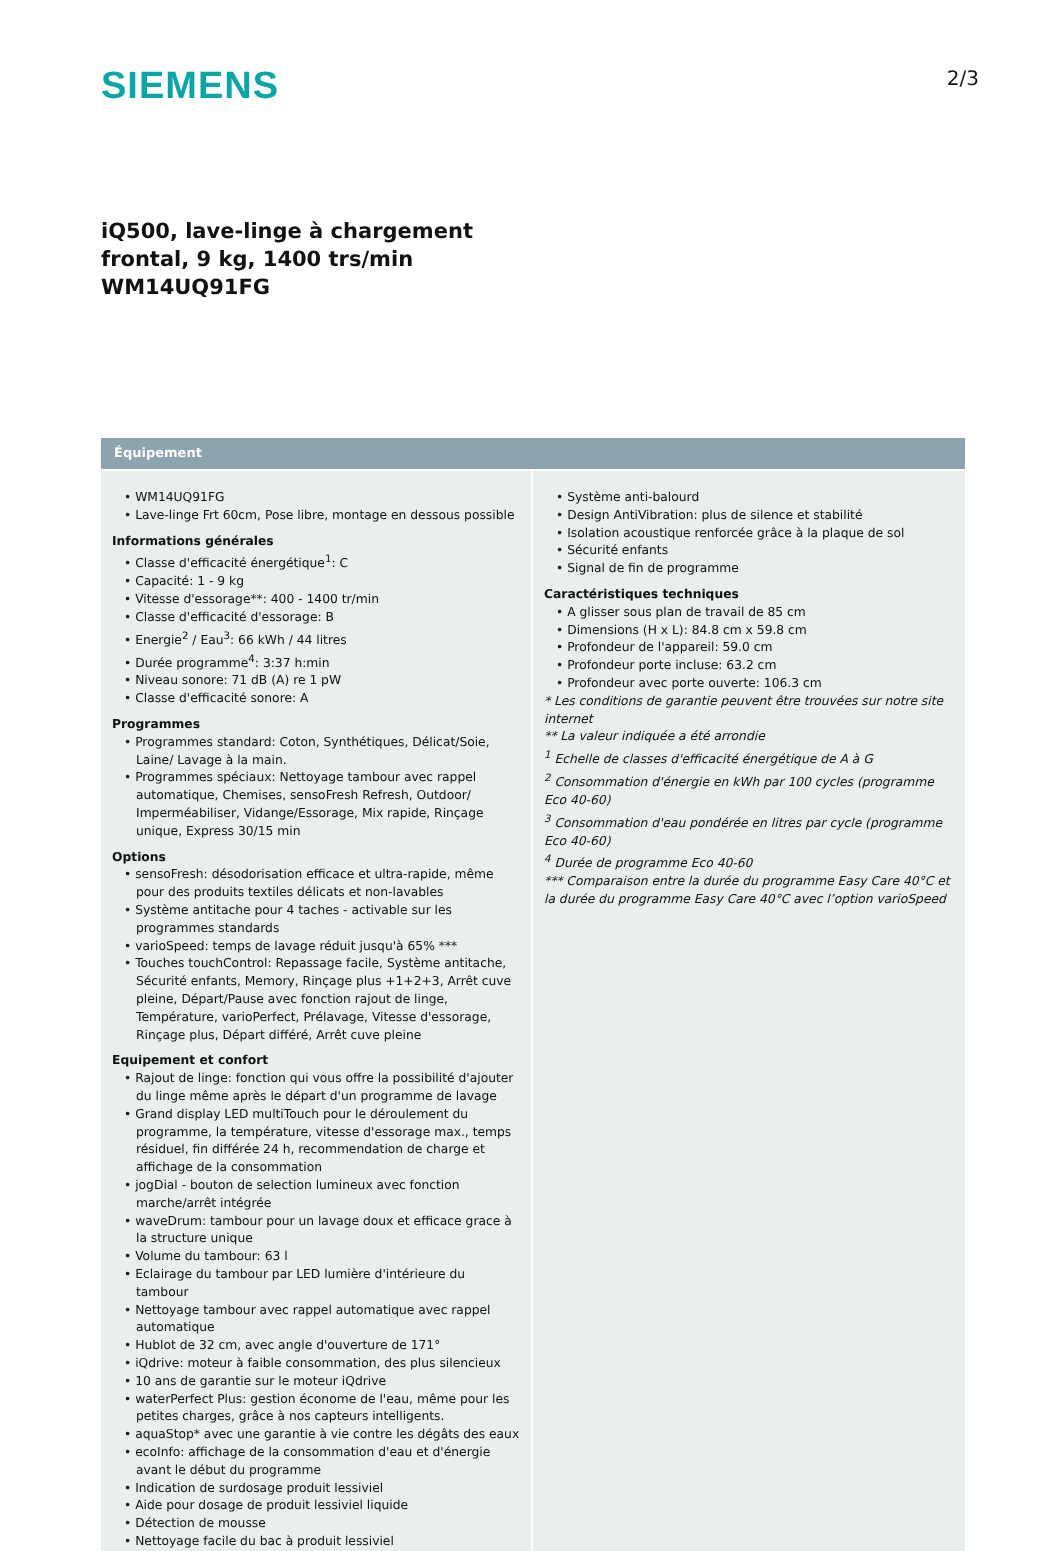SIEMENS
2/3
iQ500, lave-linge à chargement
frontal, 9 kg, 1400 trs/min
WM14UQ91FG
Équipement
• WM14UQ91FG
• Lave-linge Frt 60cm, Pose libre, montage en dessous possible
Informations générales
• Classe d'efficacité énergétique<sup>1</sup>: C
• Capacité: 1 - 9 kg
• Vitesse d'essorage**: 400 - 1400 tr/min
• Classe d'efficacité d'essorage: B
• Energie<sup>2</sup> / Eau<sup>3</sup>: 66 kWh / 44 litres
• Durée programme<sup>4</sup>: 3:37 h:min
• Niveau sonore: 71 dB (A) re 1 pW
• Classe d'efficacité sonore: A
Programmes
• Programmes standard: Coton, Synthétiques, Délicat/Soie, Laine/ Lavage à la main.
• Programmes spéciaux: Nettoyage tambour avec rappel automatique, Chemises, sensoFresh Refresh, Outdoor/ Imperméabiliser, Vidange/Essorage, Mix rapide, Rinçage unique, Express 30/15 min
Options
• sensoFresh: désodorisation efficace et ultra-rapide, même pour des produits textiles délicats et non-lavables
• Système antitache pour 4 taches - activable sur les programmes standards
• varioSpeed: temps de lavage réduit jusqu'à 65% ***
• Touches touchControl: Repassage facile, Système antitache, Sécurité enfants, Memory, Rinçage plus +1+2+3, Arrêt cuve pleine, Départ/Pause avec fonction rajout de linge, Température, varioPerfect, Prélavage, Vitesse d'essorage, Rinçage plus, Départ différé, Arrêt cuve pleine
Equipement et confort
• Rajout de linge: fonction qui vous offre la possibilité d'ajouter du linge même après le départ d'un programme de lavage
• Grand display LED multiTouch pour le déroulement du programme, la température, vitesse d'essorage max., temps résiduel, fin différée 24 h, recommendation de charge et affichage de la consommation
• jogDial - bouton de selection lumineux avec fonction marche/arrêt intégrée
• waveDrum: tambour pour un lavage doux et efficace grace à la structure unique
• Volume du tambour: 63 l
• Eclairage du tambour par LED lumière d'intérieure du tambour
• Nettoyage tambour avec rappel automatique avec rappel automatique
• Hublot de 32 cm, avec angle d'ouverture de 171°
• iQdrive: moteur à faible consommation, des plus silencieux
• 10 ans de garantie sur le moteur iQdrive
• waterPerfect Plus: gestion économe de l'eau, même pour les petites charges, grâce à nos capteurs intelligents.
• aquaStop* avec une garantie à vie contre les dégâts des eaux
• ecoInfo: affichage de la consommation d'eau et d'énergie avant le début du programme
• Indication de surdosage produit lessiviel
• Aide pour dosage de produit lessiviel liquide
• Détection de mousse
• Nettoyage facile du bac à produit lessiviel
• Système anti-balourd
• Design AntiVibration: plus de silence et stabilité
• Isolation acoustique renforcée grâce à la plaque de sol
• Sécurité enfants
• Signal de fin de programme
Caractéristiques techniques
• A glisser sous plan de travail de 85 cm
• Dimensions (H x L): 84.8 cm x 59.8 cm
• Profondeur de l'appareil: 59.0 cm
• Profondeur porte incluse: 63.2 cm
• Profondeur avec porte ouverte: 106.3 cm
* Les conditions de garantie peuvent être trouvées sur notre site internet
** La valeur indiquée a été arrondie
<sup>1</sup> Echelle de classes d'efficacité énergétique de A à G
<sup>2</sup> Consommation d'énergie en kWh par 100 cycles (programme Eco 40-60)
<sup>3</sup> Consommation d'eau pondérée en litres par cycle (programme Eco 40-60)
<sup>4</sup> Durée de programme Eco 40-60
*** Comparaison entre la durée du programme Easy Care 40°C et la durée du programme Easy Care 40°C avec l’option varioSpeed